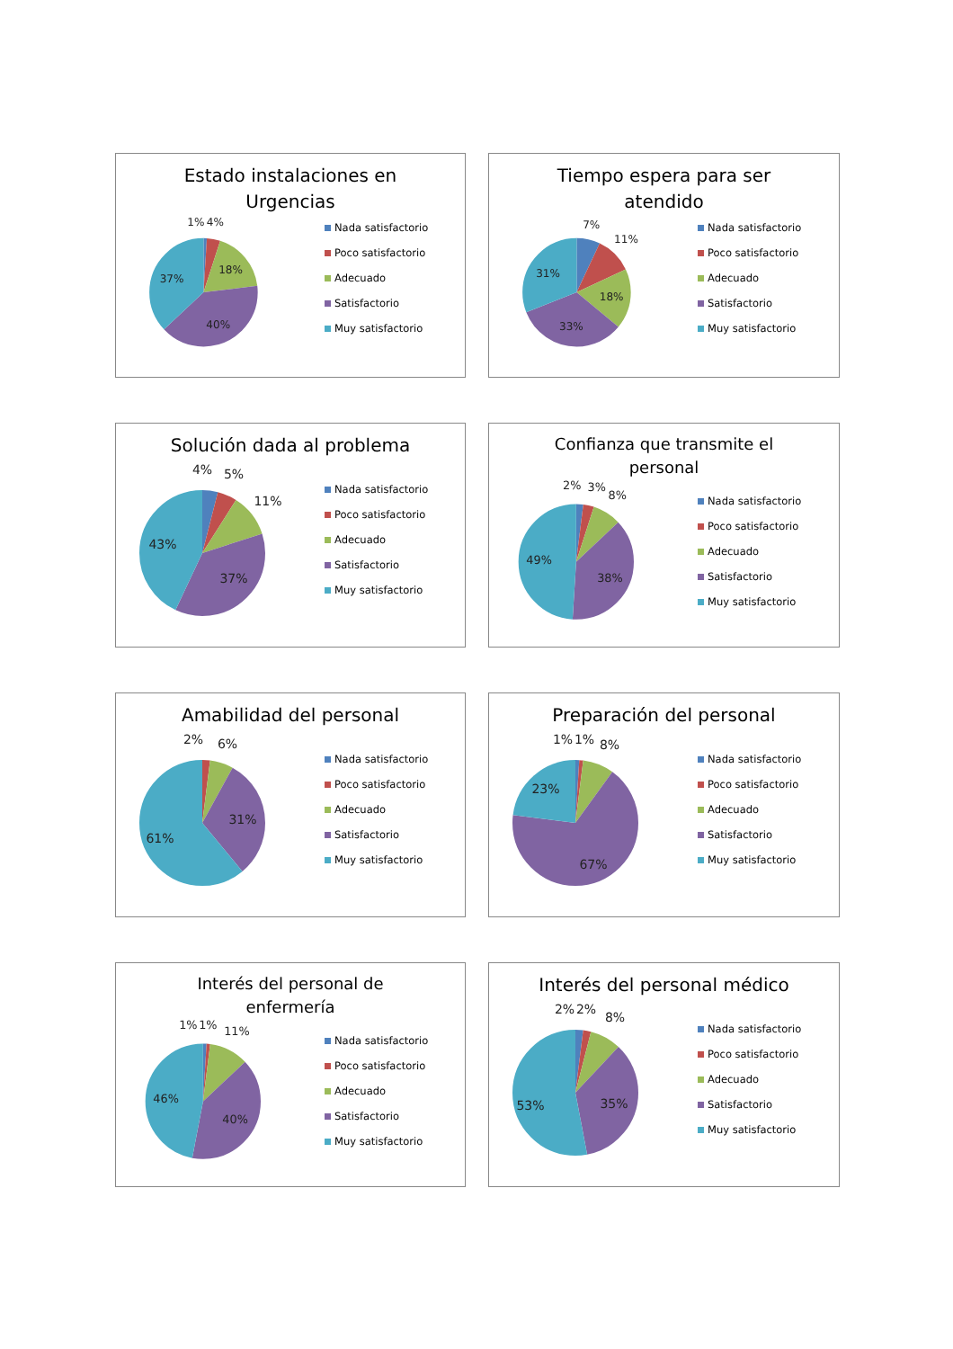Estado instalaciones en
Urgencias
1%
4%
18%
40%
37%
Nada satisfactorio
Poco satisfactorio
Adecuado
Satisfactorio
Muy satisfactorio
Tiempo espera para ser
atendido
7%
11%
18%
33%
31%
Nada satisfactorio
Poco satisfactorio
Adecuado
Satisfactorio
Muy satisfactorio
Solución dada al problema
4%
5%
11%
37%
43%
Nada satisfactorio
Poco satisfactorio
Adecuado
Satisfactorio
Muy satisfactorio
Confianza que transmite el
personal
2%
3%
8%
38%
49%
Nada satisfactorio
Poco satisfactorio
Adecuado
Satisfactorio
Muy satisfactorio
Amabilidad del personal
2%
6%
31%
61%
Nada satisfactorio
Poco satisfactorio
Adecuado
Satisfactorio
Muy satisfactorio
Preparación del personal
1%
1%
8%
67%
23%
Nada satisfactorio
Poco satisfactorio
Adecuado
Satisfactorio
Muy satisfactorio
Interés del personal de
enfermería
1%
1%
11%
40%
46%
Nada satisfactorio
Poco satisfactorio
Adecuado
Satisfactorio
Muy satisfactorio
Interés del personal médico
2%
2%
8%
35%
53%
Nada satisfactorio
Poco satisfactorio
Adecuado
Satisfactorio
Muy satisfactorio